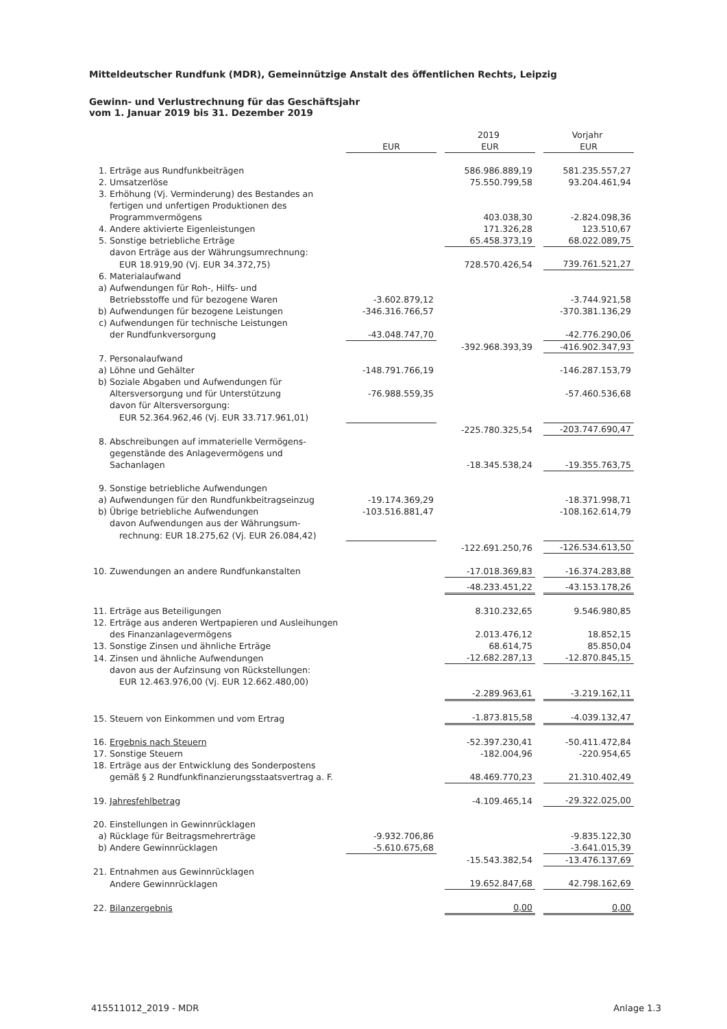Mitteldeutscher Rundfunk (MDR), Gemeinnützige Anstalt des öffentlichen Rechts, Leipzig
Gewinn- und Verlustrechnung für das Geschäftsjahr
vom 1. Januar 2019 bis 31. Dezember 2019
| | | | | 2019 | | Vorjahr |
| | | EUR | | EUR | | EUR |
| 1. | Erträge aus Rundfunkbeiträgen | | | 586.986.889,19 | | 581.235.557,27 |
| 2. | Umsatzerlöse | | | 75.550.799,58 | | 93.204.461,94 |
| 3. | Erhöhung (Vj. Verminderung) des Bestandes an | | | | | |
| | fertigen und unfertigen Produktionen des | | | | | |
| | Programmvermögens | | | 403.038,30 | | -2.824.098,36 |
| 4. | Andere aktivierte Eigenleistungen | | | 171.326,28 | | 123.510,67 |
| 5. | Sonstige betriebliche Erträge | | | 65.458.373,19 | | 68.022.089,75 |
| | davon Erträge aus der Währungsumrechnung: | | | | | |
| | EUR 18.919,90 (Vj. EUR 34.372,75) | | | 728.570.426,54 | | 739.761.521,27 |
| 6. | Materialaufwand | | | | | |
| a) | Aufwendungen für Roh-, Hilfs- und | | | | | |
| | Betriebsstoffe und für bezogene Waren | -3.602.879,12 | | | | -3.744.921,58 |
| b) | Aufwendungen für bezogene Leistungen | -346.316.766,57 | | | | -370.381.136,29 |
| c) | Aufwendungen für technische Leistungen | | | | | |
| | der Rundfunkversorgung | -43.048.747,70 | | | | -42.776.290,06 |
| | | | | -392.968.393,39 | | -416.902.347,93 |
| 7. | Personalaufwand | | | | | |
| a) | Löhne und Gehälter | -148.791.766,19 | | | | -146.287.153,79 |
| b) | Soziale Abgaben und Aufwendungen für | | | | | |
| | Altersversorgung und für Unterstützung | -76.988.559,35 | | | | -57.460.536,68 |
| | davon für Altersversorgung: | | | | | |
| | EUR 52.364.962,46 (Vj. EUR 33.717.961,01) | | | | | |
| | | | | -225.780.325,54 | | -203.747.690,47 |
| 8. | Abschreibungen auf immaterielle Vermögens- | | | | | |
| | gegenstände des Anlagevermögens und | | | | | |
| | Sachanlagen | | | -18.345.538,24 | | -19.355.763,75 |
| 9. | Sonstige betriebliche Aufwendungen | | | | | |
| a) | Aufwendungen für den Rundfunkbeitragseinzug | -19.174.369,29 | | | | -18.371.998,71 |
| b) | Übrige betriebliche Aufwendungen | -103.516.881,47 | | | | -108.162.614,79 |
| | davon Aufwendungen aus der Währungsum- | | | | | |
| | rechnung: EUR 18.275,62 (Vj. EUR 26.084,42) | | | | | |
| | | | | -122.691.250,76 | | -126.534.613,50 |
| 10. | Zuwendungen an andere Rundfunkanstalten | | | -17.018.369,83 | | -16.374.283,88 |
| | | | | -48.233.451,22 | | -43.153.178,26 |
| 11. | Erträge aus Beteiligungen | | | 8.310.232,65 | | 9.546.980,85 |
| 12. | Erträge aus anderen Wertpapieren und Ausleihungen | | | | | |
| | des Finanzanlagevermögens | | | 2.013.476,12 | | 18.852,15 |
| 13. | Sonstige Zinsen und ähnliche Erträge | | | 68.614,75 | | 85.850,04 |
| 14. | Zinsen und ähnliche Aufwendungen | | | -12.682.287,13 | | -12.870.845,15 |
| | davon aus der Aufzinsung von Rückstellungen: | | | | | |
| | EUR 12.463.976,00 (Vj. EUR 12.662.480,00) | | | | | |
| | | | | -2.289.963,61 | | -3.219.162,11 |
| 15. | Steuern von Einkommen und vom Ertrag | | | -1.873.815,58 | | -4.039.132,47 |
| 16. | Ergebnis nach Steuern | | | -52.397.230,41 | | -50.411.472,84 |
| 17. | Sonstige Steuern | | | -182.004,96 | | -220.954,65 |
| 18. | Erträge aus der Entwicklung des Sonderpostens | | | | | |
| | gemäß § 2 Rundfunkfinanzierungsstaatsvertrag a. F. | | | 48.469.770,23 | | 21.310.402,49 |
| 19. | Jahresfehlbetrag | | | -4.109.465,14 | | -29.322.025,00 |
| 20. | Einstellungen in Gewinnrücklagen | | | | | |
| a) | Rücklage für Beitragsmehrerträge | -9.932.706,86 | | | | -9.835.122,30 |
| b) | Andere Gewinnrücklagen | -5.610.675,68 | | | | -3.641.015,39 |
| | | | | -15.543.382,54 | | -13.476.137,69 |
| 21. | Entnahmen aus Gewinnrücklagen | | | | | |
| | Andere Gewinnrücklagen | | | 19.652.847,68 | | 42.798.162,69 |
| 22. | Bilanzergebnis | | | 0,00 | | 0,00 |
415511012_2019 - MDR Anlage 1.3